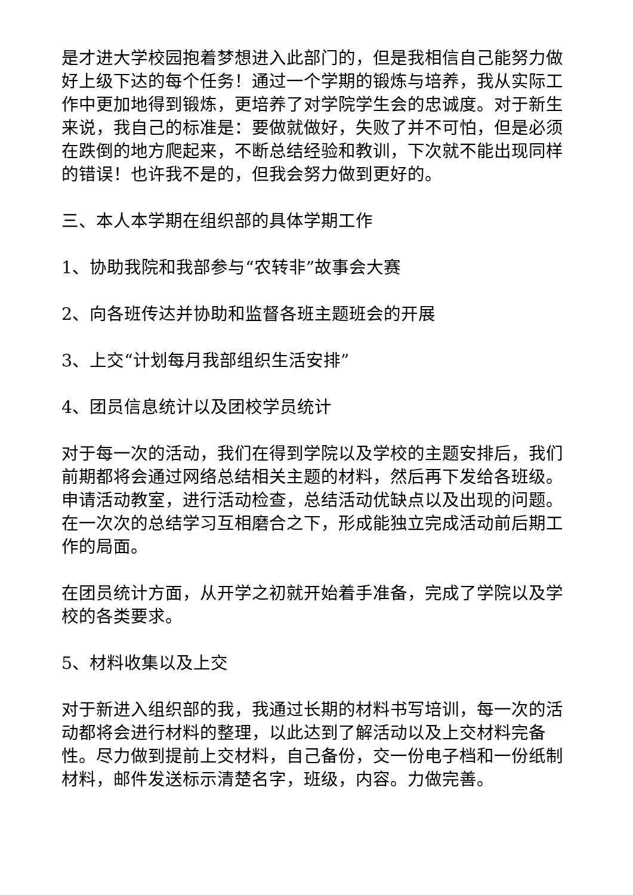是才进大学校园抱着梦想进入此部门的，但是我相信自己能努力做好上级下达的每个任务！通过一个学期的锻炼与培养，我从实际工作中更加地得到锻炼，更培养了对学院学生会的忠诚度。对于新生来说，我自己的标准是：要做就做好，失败了并不可怕，但是必须在跌倒的地方爬起来，不断总结经验和教训，下次就不能出现同样的错误！也许我不是的，但我会努力做到更好的。
三、本人本学期在组织部的具体学期工作
1、协助我院和我部参与“农转非”故事会大赛
2、向各班传达并协助和监督各班主题班会的开展
3、上交“计划每月我部组织生活安排”
4、团员信息统计以及团校学员统计
对于每一次的活动，我们在得到学院以及学校的主题安排后，我们前期都将会通过网络总结相关主题的材料，然后再下发给各班级。申请活动教室，进行活动检查，总结活动优缺点以及出现的问题。在一次次的总结学习互相磨合之下，形成能独立完成活动前后期工作的局面。
在团员统计方面，从开学之初就开始着手准备，完成了学院以及学校的各类要求。
5、材料收集以及上交
对于新进入组织部的我，我通过长期的材料书写培训，每一次的活动都将会进行材料的整理，以此达到了解活动以及上交材料完备性。尽力做到提前上交材料，自己备份，交一份电子档和一份纸制材料，邮件发送标示清楚名字，班级，内容。力做完善。